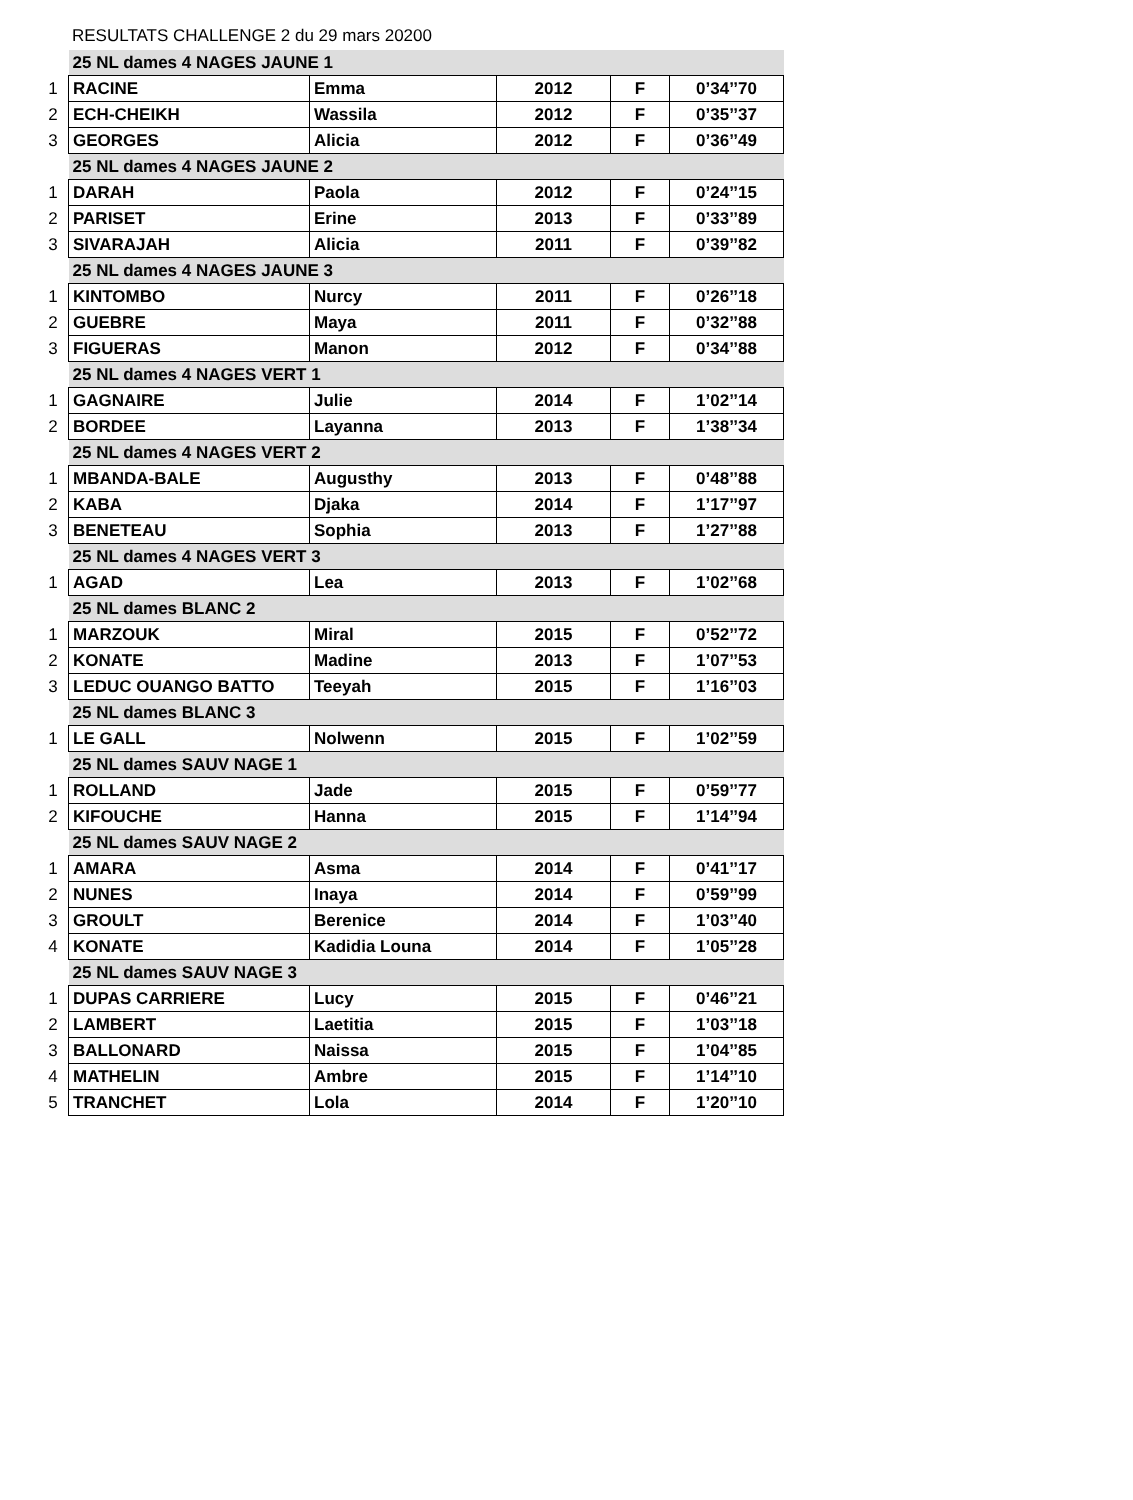RESULTATS CHALLENGE 2 du 29 mars 20200
| | 25 NL dames 4 NAGES JAUNE 1 | | | | |
| 1 | RACINE | Emma | 2012 | F | 0’34’’70 |
| 2 | ECH-CHEIKH | Wassila | 2012 | F | 0’35’’37 |
| 3 | GEORGES | Alicia | 2012 | F | 0’36’’49 |
| | 25 NL dames 4 NAGES JAUNE 2 | | | | |
| 1 | DARAH | Paola | 2012 | F | 0’24’’15 |
| 2 | PARISET | Erine | 2013 | F | 0’33’’89 |
| 3 | SIVARAJAH | Alicia | 2011 | F | 0’39’’82 |
| | 25 NL dames 4 NAGES JAUNE 3 | | | | |
| 1 | KINTOMBO | Nurcy | 2011 | F | 0’26’’18 |
| 2 | GUEBRE | Maya | 2011 | F | 0’32’’88 |
| 3 | FIGUERAS | Manon | 2012 | F | 0’34’’88 |
| | 25 NL dames 4 NAGES VERT 1 | | | | |
| 1 | GAGNAIRE | Julie | 2014 | F | 1’02’’14 |
| 2 | BORDEE | Layanna | 2013 | F | 1’38’’34 |
| | 25 NL dames 4 NAGES VERT 2 | | | | |
| 1 | MBANDA-BALE | Augusthy | 2013 | F | 0’48’’88 |
| 2 | KABA | Djaka | 2014 | F | 1’17’’97 |
| 3 | BENETEAU | Sophia | 2013 | F | 1’27’’88 |
| | 25 NL dames 4 NAGES VERT 3 | | | | |
| 1 | AGAD | Lea | 2013 | F | 1’02’’68 |
| | 25 NL dames BLANC 2 | | | | |
| 1 | MARZOUK | Miral | 2015 | F | 0’52’’72 |
| 2 | KONATE | Madine | 2013 | F | 1’07’’53 |
| 3 | LEDUC OUANGO BATTO | Teeyah | 2015 | F | 1’16’’03 |
| | 25 NL dames BLANC 3 | | | | |
| 1 | LE GALL | Nolwenn | 2015 | F | 1’02’’59 |
| | 25 NL dames SAUV NAGE 1 | | | | |
| 1 | ROLLAND | Jade | 2015 | F | 0’59’’77 |
| 2 | KIFOUCHE | Hanna | 2015 | F | 1’14’’94 |
| | 25 NL dames SAUV NAGE 2 | | | | |
| 1 | AMARA | Asma | 2014 | F | 0’41’’17 |
| 2 | NUNES | Inaya | 2014 | F | 0’59’’99 |
| 3 | GROULT | Berenice | 2014 | F | 1’03’’40 |
| 4 | KONATE | Kadidia Louna | 2014 | F | 1’05’’28 |
| | 25 NL dames SAUV NAGE 3 | | | | |
| 1 | DUPAS CARRIERE | Lucy | 2015 | F | 0’46’’21 |
| 2 | LAMBERT | Laetitia | 2015 | F | 1’03’’18 |
| 3 | BALLONARD | Naissa | 2015 | F | 1’04’’85 |
| 4 | MATHELIN | Ambre | 2015 | F | 1’14’’10 |
| 5 | TRANCHET | Lola | 2014 | F | 1’20’’10 |